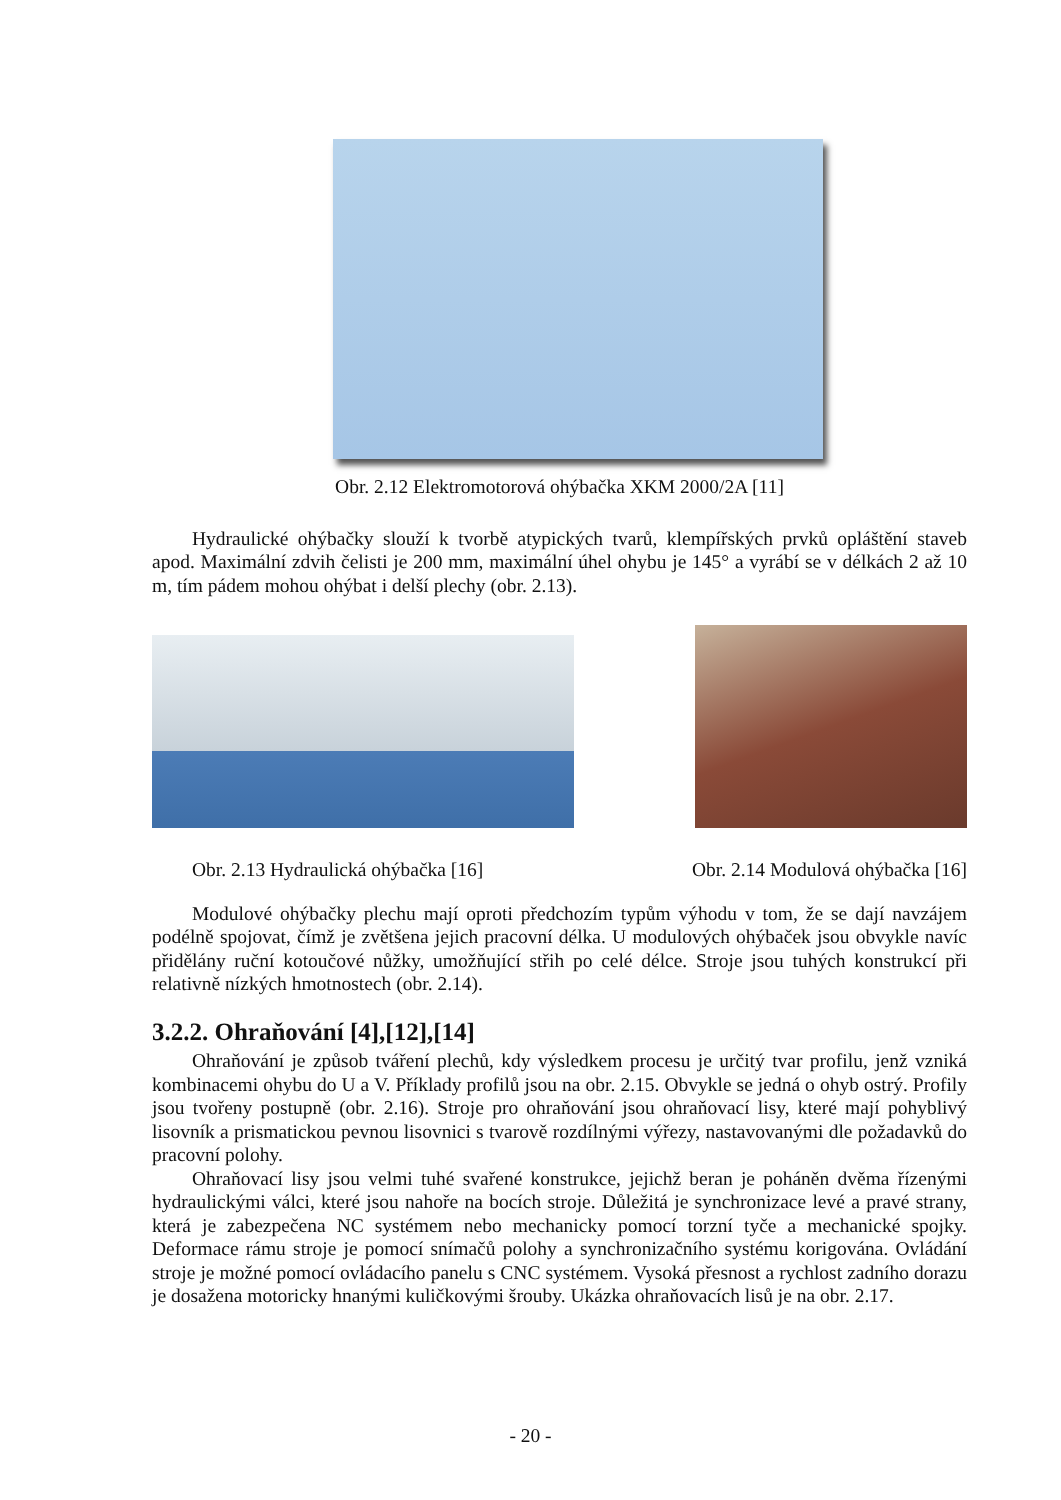Obr. 2.12 Elektromotorová ohýbačka XKM 2000/2A [11]
Hydraulické ohýbačky slouží k tvorbě atypických tvarů, klempířských prvků opláštění staveb apod. Maximální zdvih čelisti je 200 mm, maximální úhel ohybu je 145° a vyrábí se v délkách 2 až 10 m, tím pádem mohou ohýbat i delší plechy (obr. 2.13).
Obr. 2.13 Hydraulická ohýbačka [16] Obr. 2.14 Modulová ohýbačka [16]
Modulové ohýbačky plechu mají oproti předchozím typům výhodu v tom, že se dají navzájem podélně spojovat, čímž je zvětšena jejich pracovní délka. U modulových ohýbaček jsou obvykle navíc přidělány ruční kotoučové nůžky, umožňující střih po celé délce. Stroje jsou tuhých konstrukcí při relativně nízkých hmotnostech (obr. 2.14).
3.2.2. Ohraňování [4],[12],[14]
Ohraňování je způsob tváření plechů, kdy výsledkem procesu je určitý tvar profilu, jenž vzniká kombinacemi ohybu do U a V. Příklady profilů jsou na obr. 2.15. Obvykle se jedná o ohyb ostrý. Profily jsou tvořeny postupně (obr. 2.16). Stroje pro ohraňování jsou ohraňovací lisy, které mají pohyblivý lisovník a prismatickou pevnou lisovnici s tvarově rozdílnými výřezy, nastavovanými dle požadavků do pracovní polohy.
Ohraňovací lisy jsou velmi tuhé svařené konstrukce, jejichž beran je poháněn dvěma řízenými hydraulickými válci, které jsou nahoře na bocích stroje. Důležitá je synchronizace levé a pravé strany, která je zabezpečena NC systémem nebo mechanicky pomocí torzní tyče a mechanické spojky. Deformace rámu stroje je pomocí snímačů polohy a synchronizačního systému korigována. Ovládání stroje je možné pomocí ovládacího panelu s CNC systémem. Vysoká přesnost a rychlost zadního dorazu je dosažena motoricky hnanými kuličkovými šrouby. Ukázka ohraňovacích lisů je na obr. 2.17.
- 20 -